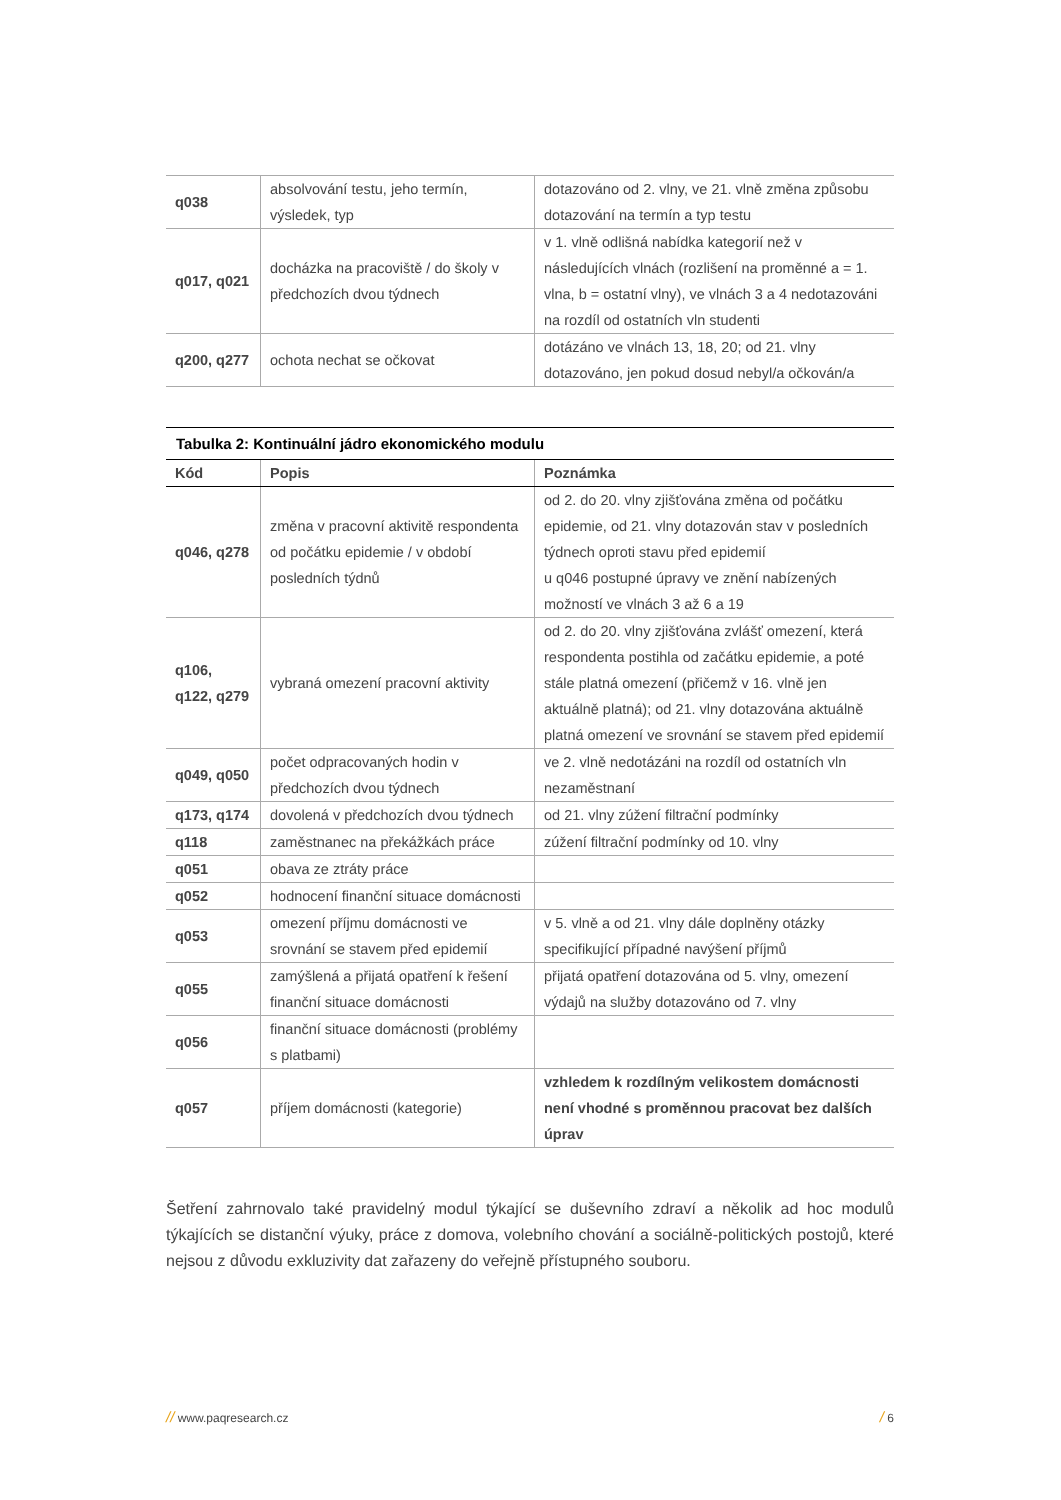| q038 | absolvování testu, jeho termín, výsledek, typ | dotazováno od 2. vlny, ve 21. vlně změna způsobu dotazování na termín a typ testu |
| q017, q021 | docházka na pracoviště / do školy v předchozích dvou týdnech | v 1. vlně odlišná nabídka kategorií než v následujících vlnách (rozlišení na proměnné a = 1. vlna, b = ostatní vlny), ve vlnách 3 a 4 nedotazováni na rozdíl od ostatních vln studenti |
| q200, q277 | ochota nechat se očkovat | dotázáno ve vlnách 13, 18, 20; od 21. vlny dotazováno, jen pokud dosud nebyl/a očkován/a |
Tabulka 2: Kontinuální jádro ekonomického modulu
| Kód | Popis | Poznámka |
| --- | --- | --- |
| q046, q278 | změna v pracovní aktivitě respondenta od počátku epidemie / v období posledních týdnů | od 2. do 20. vlny zjišťována změna od počátku epidemie, od 21. vlny dotazován stav v posledních týdnech oproti stavu před epidemií u q046 postupné úpravy ve znění nabízených možností ve vlnách 3 až 6 a 19 |
| q106, q122, q279 | vybraná omezení pracovní aktivity | od 2. do 20. vlny zjišťována zvlášť omezení, která respondenta postihla od začátku epidemie, a poté stále platná omezení (přičemž v 16. vlně jen aktuálně platná); od 21. vlny dotazována aktuálně platná omezení ve srovnání se stavem před epidemií |
| q049, q050 | počet odpracovaných hodin v předchozích dvou týdnech | ve 2. vlně nedotázáni na rozdíl od ostatních vln nezaměstnaní |
| q173, q174 | dovolená v předchozích dvou týdnech | od 21. vlny zúžení filtrační podmínky |
| q118 | zaměstnanec na překážkách práce | zúžení filtrační podmínky od 10. vlny |
| q051 | obava ze ztráty práce | |
| q052 | hodnocení finanční situace domácnosti | |
| q053 | omezení příjmu domácnosti ve srovnání se stavem před epidemií | v 5. vlně a od 21. vlny dále doplněny otázky specifikující případné navýšení příjmů |
| q055 | zamýšlená a přijatá opatření k řešení finanční situace domácnosti | přijatá opatření dotazována od 5. vlny, omezení výdajů na služby dotazováno od 7. vlny |
| q056 | finanční situace domácnosti (problémy s platbami) | |
| q057 | příjem domácnosti (kategorie) | vzhledem k rozdílným velikostem domácnosti není vhodné s proměnnou pracovat bez dalších úprav |
Šetření zahrnovalo také pravidelný modul týkající se duševního zdraví a několik ad hoc modulů týkajících se distanční výuky, práce z domova, volebního chování a sociálně-politických postojů, které nejsou z důvodu exkluzivity dat zařazeny do veřejně přístupného souboru.
// www.paqresearch.cz / 6